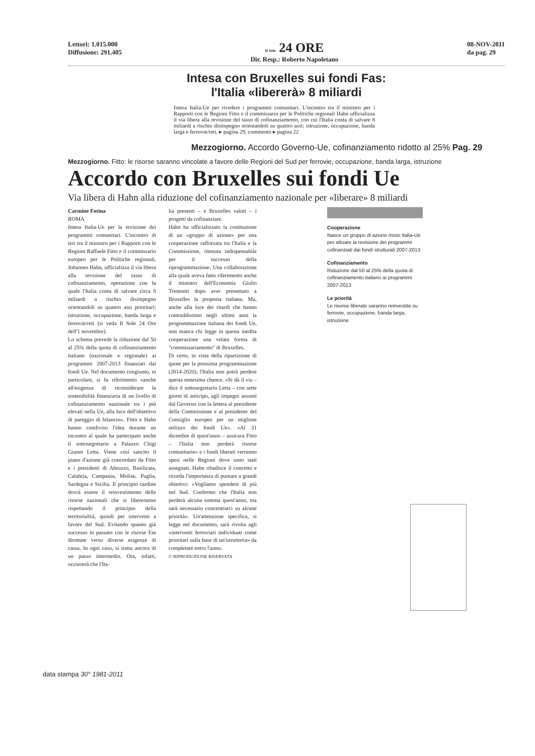Lettori: 1.015.000
Diffusione: 291.405
Il Sole 24 ORE
Dir. Resp.: Roberto Napoletano
08-NOV-2011
da pag. 29
Intesa con Bruxelles sui fondi Fas:
l'Italia «libererà» 8 miliardi
Intesa Italia-Ue per rivedere i programmi comunitari. L'incontro tra il ministro per i Rapporti con le Regioni Fitto e il commissario per le Politiche regionali Hahn ufficializza il via libera alla revisione del tasso di cofinanziamento, con cui l'Italia conta di salvare 8 miliardi a rischio disimpegno orientandoli su quattro assi: istruzione, occupazione, banda larga e ferrovie/reti. ▸ pagina 29, commento ▸ pagina 22
Mezzogiorno. Accordo Governo-Ue, cofinanziamento ridotto al 25% Pag. 29
Mezzogiorno. Fitto: le risorse saranno vincolate a favore delle Regioni del Sud per ferrovie, occupazione, banda larga, istruzione
Accordo con Bruxelles sui fondi Ue
Via libera di Hahn alla riduzione del cofinanziamento nazionale per «liberare» 8 miliardi
Carmine Fotina
ROMA
Intesa Italia-Ue per la revisione dei programmi comunitari. L'incontro di ieri tra il ministro per i Rapporti con le Regioni Raffaele Fitto e il commissario europeo per le Politiche regionali, Johannes Hahn, ufficializza il via libera alla revisione del tasso di cofinanziamento, operazione con la quale l'Italia conta di salvare circa 8 miliardi a rischio disimpegno orientandoli su quattro assi prioritari: istruzione, occupazione, banda larga e ferrovie/reti (si veda Il Sole 24 Ore dell'1 novembre).
Lo schema prevede la riduzione dal 50 al 25% della quota di cofinanziamento italiano (nazionale e regionale) ai programmi 2007-2013 finanziati dai fondi Ue. Nel documento congiunto, in particolare, si fa riferimento «anche all'esigenza di riconsiderare la sostenibilità finanziaria di un livello di cofinanziamento nazionale tra i più elevati nella Ue, alla luce dell'obiettivo di pareggio di bilancio». Fitto e Hahn hanno condiviso l'idea durante un incontro al quale ha partecipato anche il sottosegretario a Palazzo Chigi Gianni Letta. Viene così sancito il piano d'azione già concordato da Fitto e i presidenti di Abruzzo, Basilicata, Calabria, Campania, Molise, Puglia, Sardegna e Sicilia. Il principio cardine dovrà essere il reinvestimento delle risorse nazionali che si libereranno rispettando il principio della territorialità, quindi per interventi a favore del Sud. Evitando quanto già successo in passato con le risorse Fas dirottate verso diverse esigenze di cassa. In ogni caso, si tratta ancora di un passo intermedio. Ora, infatti, occorrerà che l'Ita-
lia presenti – e Bruxelles valuti – i progetti da cofinanziare.
Hahn ha ufficializzato la costituzione di un «gruppo di azione» per una cooperazione rafforzata tra l'Italia e la Commissione, ritenuta indispensabile per il successo della riprogrammazione. Una collaborazione alla quale aveva fatto riferimento anche il ministro dell'Economia Giulio Tremonti dopo aver presentato a Bruxelles la proposta italiana. Ma, anche alla luce dei ritardi che hanno contraddistinto negli ultimi anni la programmazione italiana dei fondi Ue, non manca chi legge in questa inedita cooperazione una velata forma di "commissariamento" di Bruxelles.
Di certo, in vista della ripartizione di quote per la prossima programmazione (2014-2020), l'Italia non potrà perdere questa ennesima chance. «Si dà il via – dice il sottosegretario Letta – con sette giorni di anticipo, agli impegni assunti dal Governo con la lettera al presidente della Commissione e al presidente del Consiglio europeo per un migliore utilizzo dei fondi Ue». «Al 31 dicembre di quest'anno – assicura Fitto – l'Italia non perderà risorse comunitarie» e i fondi liberati verranno spesi nelle Regioni dove sono stati assegnati. Hahn ribadisce il concetto e ricorda l'importanza di puntare a grandi obiettivi: «Vogliamo spendere di più nel Sud. Confermo che l'Italia non perderà alcuna somma quest'anno, ma sarà necessario concentrarci su alcune priorità». Un'attenzione specifica, si legge nel documento, sarà rivolta agli «interventi ferroviari individuati come prioritari sulla base di un'istruttoria» da completare entro l'anno.
© RIPRODUZIONE RISERVATA
Cooperazione
Nasce un gruppo di azione misto Italia-Ue per attuare la revisione dei programmi cofinanziati dai fondi strutturali 2007-2013
Cofinanziamento
Riduzione dal 50 al 25% della quota di cofinanziamento italiano ai programmi 2007-2013
Le priorità
Le risorse liberate saranno reinvestite su ferrovie, occupazione, banda larga, istruzione
data stampa 30° 1981-2011